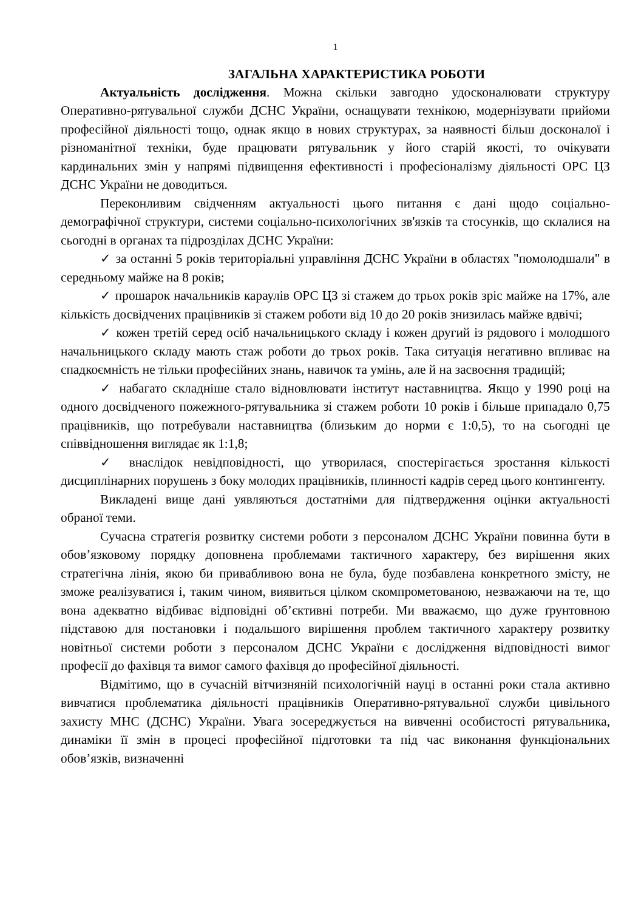1
ЗАГАЛЬНА ХАРАКТЕРИСТИКА РОБОТИ
Актуальність дослідження. Можна скільки завгодно удосконалювати структуру Оперативно-рятувальної служби ДСНС України, оснащувати технікою, модернізувати прийоми професійної діяльності тощо, однак якщо в нових структурах, за наявності більш досконалої і різноманітної техніки, буде працювати рятувальник у його старій якості, то очікувати кардинальних змін у напрямі підвищення ефективності і професіоналізму діяльності ОРС ЦЗ ДСНС України не доводиться.
Переконливим свідченням актуальності цього питання є дані щодо соціально-демографічної структури, системи соціально-психологічних зв'язків та стосунків, що склалися на сьогодні в органах та підрозділах ДСНС України:
✓ за останні 5 років територіальні управління ДСНС України в областях "помолодшали" в середньому майже на 8 років;
✓ прошарок начальників караулів ОРС ЦЗ зі стажем до трьох років зріс майже на 17%, але кількість досвідчених працівників зі стажем роботи від 10 до 20 років знизилась майже вдвічі;
✓ кожен третій серед осіб начальницького складу і кожен другий із рядового і молодшого начальницького складу мають стаж роботи до трьох років. Така ситуація негативно впливає на спадкоємність не тільки професійних знань, навичок та умінь, але й на засвоєння традицій;
✓ набагато складніше стало відновлювати інститут наставництва. Якщо у 1990 році на одного досвідченого пожежного-рятувальника зі стажем роботи 10 років і більше припадало 0,75 працівників, що потребували наставництва (близьким до норми є 1:0,5), то на сьогодні це співвідношення виглядає як 1:1,8;
✓ внаслідок невідповідності, що утворилася, спостерігається зростання кількості дисциплінарних порушень з боку молодих працівників, плинності кадрів серед цього контингенту.
Викладені вище дані уявляються достатніми для підтвердження оцінки актуальності обраної теми.
Сучасна стратегія розвитку системи роботи з персоналом ДСНС України повинна бути в обов’язковому порядку доповнена проблемами тактичного характеру, без вирішення яких стратегічна лінія, якою би привабливою вона не була, буде позбавлена конкретного змісту, не зможе реалізуватися і, таким чином, виявиться цілком скомпрометованою, незважаючи на те, що вона адекватно відбиває відповідні об’єктивні потреби. Ми вважаємо, що дуже ґрунтовною підставою для постановки і подальшого вирішення проблем тактичного характеру розвитку новітньої системи роботи з персоналом ДСНС України є дослідження відповідності вимог професії до фахівця та вимог самого фахівця до професійної діяльності.
Відмітимо, що в сучасній вітчизняній психологічній науці в останні роки стала активно вивчатися проблематика діяльності працівників Оперативно-рятувальної служби цивільного захисту МНС (ДСНС) України. Увага зосереджується на вивченні особистості рятувальника, динаміки її змін в процесі професійної підготовки та під час виконання функціональних обов’язків, визначенні